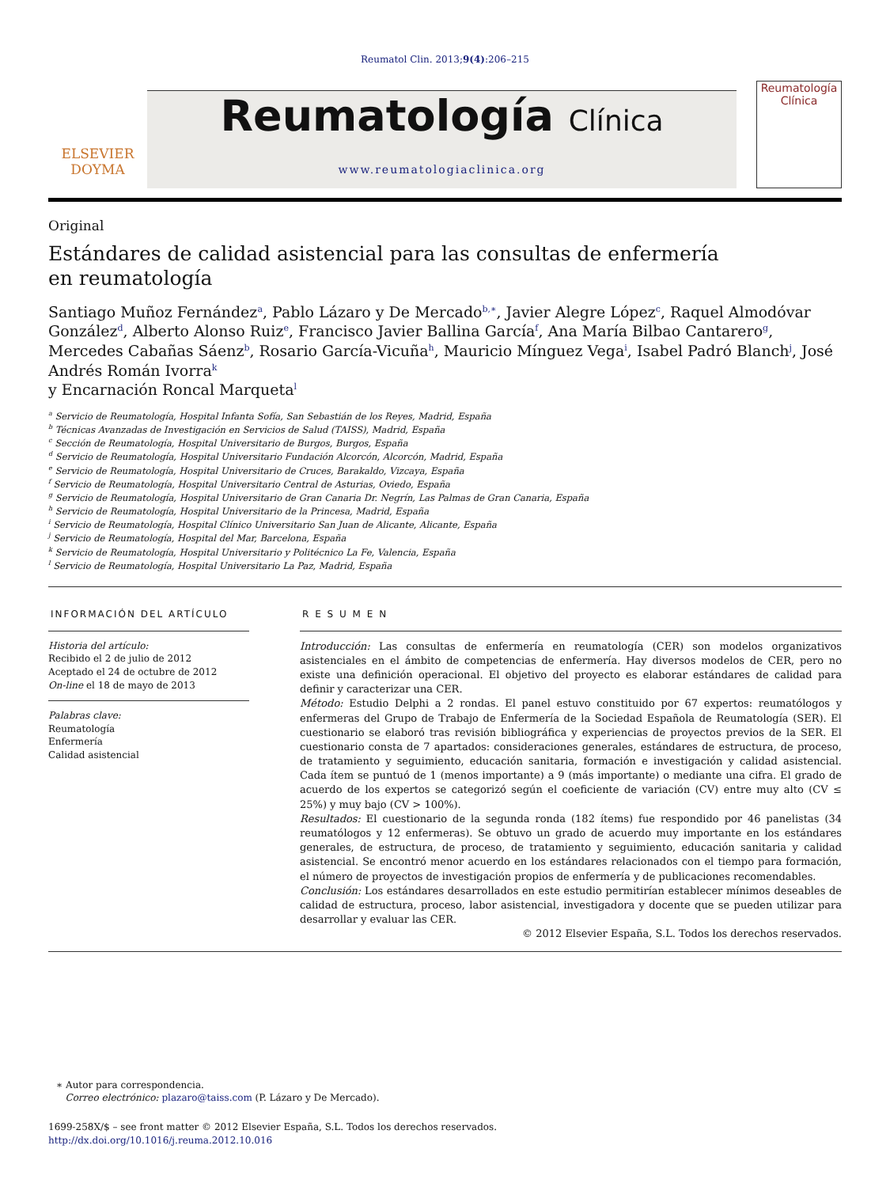Reumatol Clin. 2013;9(4):206–215
ELSEVIER
DOYMA
Reumatología Clínica
www.reumatologiaclinica.org
Reumatología
Clínica
Original
Estándares de calidad asistencial para las consultas de enfermería
en reumatología
Santiago Muñoz Fernández<sup>a</sup>, Pablo Lázaro y De Mercado<sup>b,∗</sup>, Javier Alegre López<sup>c</sup>, Raquel Almodóvar González<sup>d</sup>, Alberto Alonso Ruiz<sup>e</sup>, Francisco Javier Ballina García<sup>f</sup>, Ana María Bilbao Cantarero<sup>g</sup>, Mercedes Cabañas Sáenz<sup>b</sup>, Rosario García-Vicuña<sup>h</sup>, Mauricio Mínguez Vega<sup>i</sup>, Isabel Padró Blanch<sup>j</sup>, José Andrés Román Ivorra<sup>k</sup>
y Encarnación Roncal Marqueta<sup>l</sup>
<sup>a</sup> Servicio de Reumatología, Hospital Infanta Sofía, San Sebastián de los Reyes, Madrid, España
<sup>b</sup> Técnicas Avanzadas de Investigación en Servicios de Salud (TAISS), Madrid, España
<sup>c</sup> Sección de Reumatología, Hospital Universitario de Burgos, Burgos, España
<sup>d</sup> Servicio de Reumatología, Hospital Universitario Fundación Alcorcón, Alcorcón, Madrid, España
<sup>e</sup> Servicio de Reumatología, Hospital Universitario de Cruces, Barakaldo, Vizcaya, España
<sup>f</sup> Servicio de Reumatología, Hospital Universitario Central de Asturias, Oviedo, España
<sup>g</sup> Servicio de Reumatología, Hospital Universitario de Gran Canaria Dr. Negrín, Las Palmas de Gran Canaria, España
<sup>h</sup> Servicio de Reumatología, Hospital Universitario de la Princesa, Madrid, España
<sup>i</sup> Servicio de Reumatología, Hospital Clínico Universitario San Juan de Alicante, Alicante, España
<sup>j</sup> Servicio de Reumatología, Hospital del Mar, Barcelona, España
<sup>k</sup> Servicio de Reumatología, Hospital Universitario y Politécnico La Fe, Valencia, España
<sup>l</sup> Servicio de Reumatología, Hospital Universitario La Paz, Madrid, España
INFORMACIÓN DEL ARTÍCULO
Historia del artículo:
Recibido el 2 de julio de 2012
Aceptado el 24 de octubre de 2012
On-line el 18 de mayo de 2013
Palabras clave:
Reumatología
Enfermería
Calidad asistencial
R E S U M E N
Introducción: Las consultas de enfermería en reumatología (CER) son modelos organizativos asistenciales en el ámbito de competencias de enfermería. Hay diversos modelos de CER, pero no existe una definición operacional. El objetivo del proyecto es elaborar estándares de calidad para definir y caracterizar una CER.
Método: Estudio Delphi a 2 rondas. El panel estuvo constituido por 67 expertos: reumatólogos y enfermeras del Grupo de Trabajo de Enfermería de la Sociedad Española de Reumatología (SER). El cuestionario se elaboró tras revisión bibliográfica y experiencias de proyectos previos de la SER. El cuestionario consta de 7 apartados: consideraciones generales, estándares de estructura, de proceso, de tratamiento y seguimiento, educación sanitaria, formación e investigación y calidad asistencial. Cada ítem se puntuó de 1 (menos importante) a 9 (más importante) o mediante una cifra. El grado de acuerdo de los expertos se categorizó según el coeficiente de variación (CV) entre muy alto (CV ≤ 25%) y muy bajo (CV > 100%).
Resultados: El cuestionario de la segunda ronda (182 ítems) fue respondido por 46 panelistas (34 reumatólogos y 12 enfermeras). Se obtuvo un grado de acuerdo muy importante en los estándares generales, de estructura, de proceso, de tratamiento y seguimiento, educación sanitaria y calidad asistencial. Se encontró menor acuerdo en los estándares relacionados con el tiempo para formación, el número de proyectos de investigación propios de enfermería y de publicaciones recomendables.
Conclusión: Los estándares desarrollados en este estudio permitirían establecer mínimos deseables de calidad de estructura, proceso, labor asistencial, investigadora y docente que se pueden utilizar para desarrollar y evaluar las CER.
© 2012 Elsevier España, S.L. Todos los derechos reservados.
∗ Autor para correspondencia.
Correo electrónico: plazaro@taiss.com (P. Lázaro y De Mercado).
1699-258X/$ – see front matter © 2012 Elsevier España, S.L. Todos los derechos reservados.
http://dx.doi.org/10.1016/j.reuma.2012.10.016